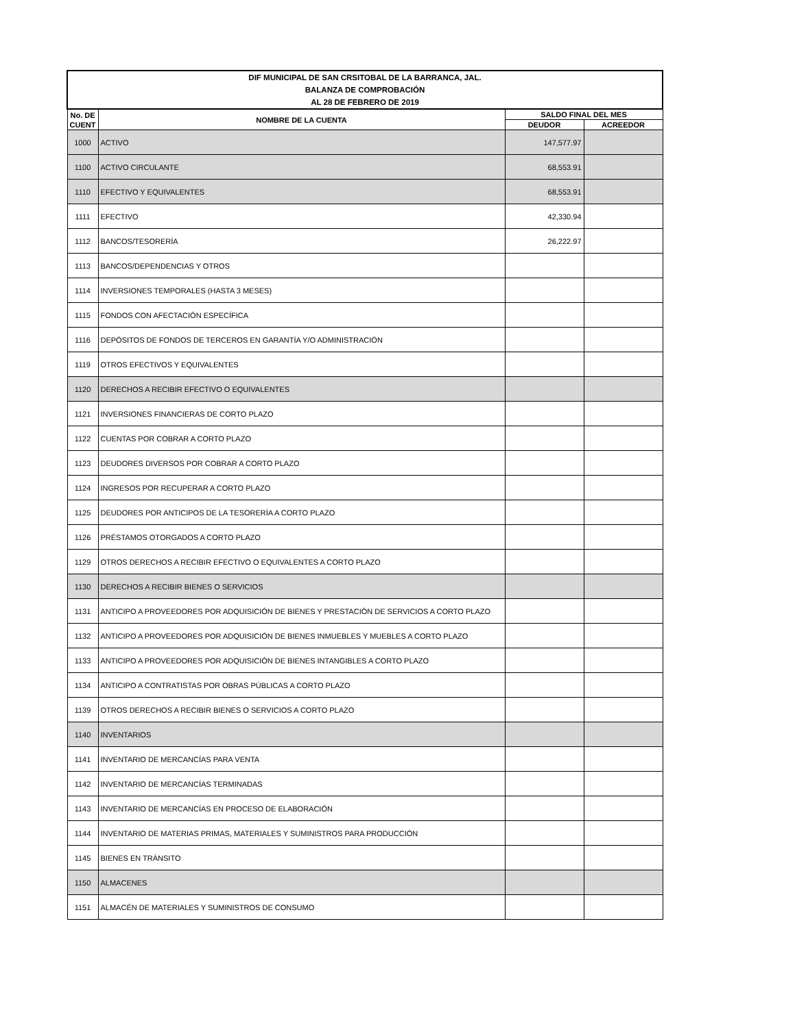| DIF MUNICIPAL DE SAN CRSITOBAL DE LA BARRANCA, JAL. BALANZA DE COMPROBACIÓN AL 28 DE FEBRERO DE 2019 | | | |
| --- | --- | --- | --- |
| No. DE CUENT | NOMBRE DE LA CUENTA | SALDO FINAL DEL MES | |
| | | DEUDOR | ACREEDOR |
| 1000 | ACTIVO | 147,577.97 | |
| 1100 | ACTIVO CIRCULANTE | 68,553.91 | |
| 1110 | EFECTIVO Y EQUIVALENTES | 68,553.91 | |
| 1111 | EFECTIVO | 42,330.94 | |
| 1112 | BANCOS/TESORERÍA | 26,222.97 | |
| 1113 | BANCOS/DEPENDENCIAS Y OTROS | | |
| 1114 | INVERSIONES TEMPORALES (HASTA 3 MESES) | | |
| 1115 | FONDOS CON AFECTACIÓN ESPECÍFICA | | |
| 1116 | DEPÓSITOS DE FONDOS DE TERCEROS EN GARANTÍA Y/O ADMINISTRACIÓN | | |
| 1119 | OTROS EFECTIVOS Y EQUIVALENTES | | |
| 1120 | DERECHOS A RECIBIR EFECTIVO O EQUIVALENTES | | |
| 1121 | INVERSIONES FINANCIERAS DE CORTO PLAZO | | |
| 1122 | CUENTAS POR COBRAR A CORTO PLAZO | | |
| 1123 | DEUDORES DIVERSOS POR COBRAR A CORTO PLAZO | | |
| 1124 | INGRESOS POR RECUPERAR A CORTO PLAZO | | |
| 1125 | DEUDORES POR ANTICIPOS DE LA TESORERÍA A CORTO PLAZO | | |
| 1126 | PRÉSTAMOS OTORGADOS A CORTO PLAZO | | |
| 1129 | OTROS DERECHOS A RECIBIR EFECTIVO O EQUIVALENTES A CORTO PLAZO | | |
| 1130 | DERECHOS A RECIBIR BIENES O SERVICIOS | | |
| 1131 | ANTICIPO A PROVEEDORES POR ADQUISICIÓN DE BIENES Y PRESTACIÓN DE SERVICIOS A CORTO PLAZO | | |
| 1132 | ANTICIPO A PROVEEDORES POR ADQUISICIÓN DE BIENES INMUEBLES Y MUEBLES A CORTO PLAZO | | |
| 1133 | ANTICIPO A PROVEEDORES POR ADQUISICIÓN DE BIENES INTANGIBLES A CORTO PLAZO | | |
| 1134 | ANTICIPO A CONTRATISTAS POR OBRAS PÚBLICAS A CORTO PLAZO | | |
| 1139 | OTROS DERECHOS A RECIBIR BIENES O SERVICIOS A CORTO PLAZO | | |
| 1140 | INVENTARIOS | | |
| 1141 | INVENTARIO DE MERCANCÍAS PARA VENTA | | |
| 1142 | INVENTARIO DE MERCANCÍAS TERMINADAS | | |
| 1143 | INVENTARIO DE MERCANCÍAS EN PROCESO DE ELABORACIÓN | | |
| 1144 | INVENTARIO DE MATERIAS PRIMAS, MATERIALES Y SUMINISTROS PARA PRODUCCIÓN | | |
| 1145 | BIENES EN TRÁNSITO | | |
| 1150 | ALMACENES | | |
| 1151 | ALMACÉN DE MATERIALES Y SUMINISTROS DE CONSUMO | | |